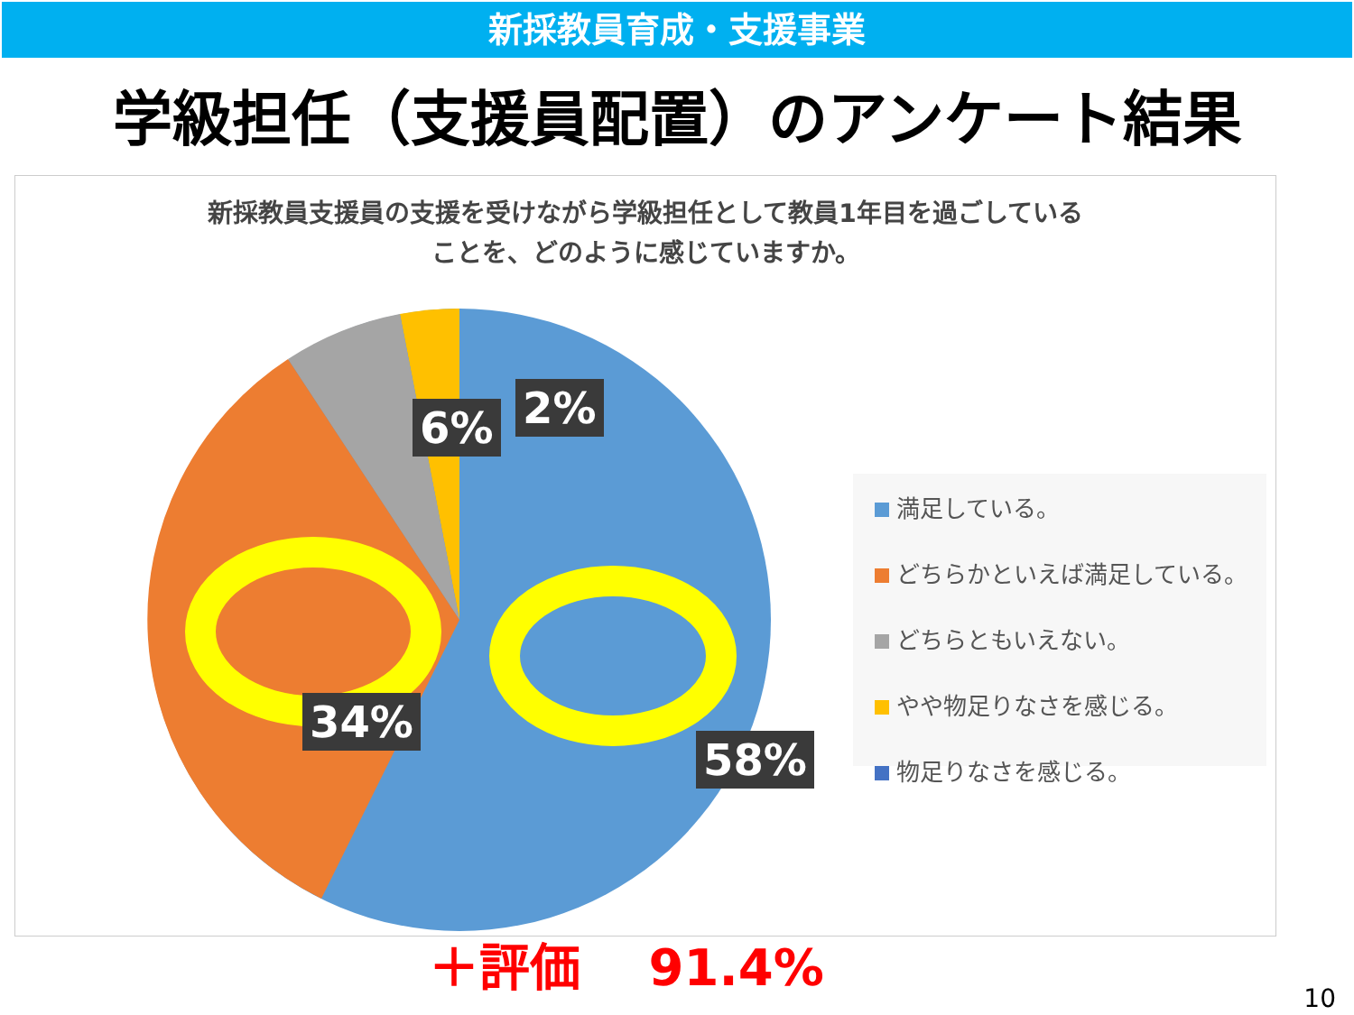新採教員育成・支援事業
学級担任（支援員配置）のアンケート結果
新採教員支援員の支援を受けながら学級担任として教員1年目を過ごしている
ことを、どのように感じていますか。
6% 2%
34%
58%
満足している。
どちらかといえば満足している。
どちらともいえない。
やや物足りなさを感じる。
物足りなさを感じる。
＋評価　 91.4%
10